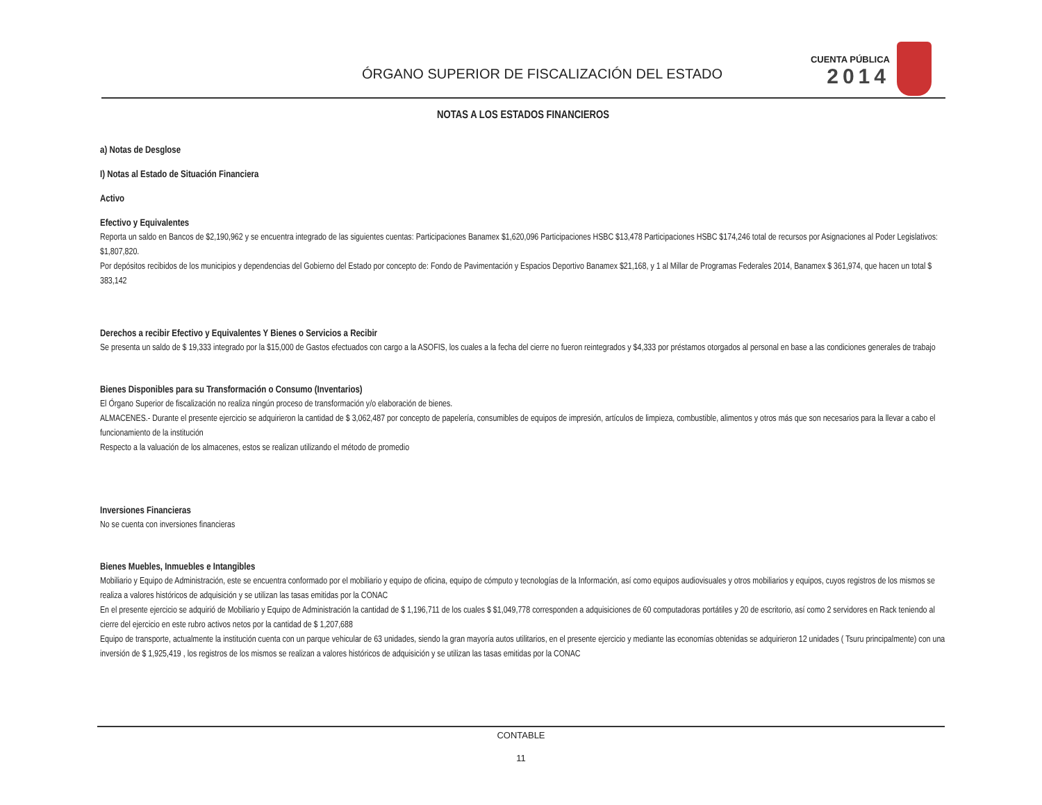ÓRGANO SUPERIOR DE FISCALIZACIÓN DEL ESTADO
CUENTA PÚBLICA
2014
NOTAS A LOS ESTADOS FINANCIEROS
a) Notas de Desglose
I) Notas al Estado de Situación Financiera
Activo
Efectivo y Equivalentes
Reporta un saldo en Bancos de $2,190,962 y se encuentra integrado de las siguientes cuentas: Participaciones Banamex $1,620,096 Participaciones HSBC $13,478 Participaciones HSBC $174,246 total de recursos por Asignaciones al Poder Legislativos: $1,807,820.
Por depósitos recibidos de los municipios y dependencias del Gobierno del Estado por concepto de: Fondo de Pavimentación y Espacios Deportivo Banamex $21,168, y 1 al Millar de Programas Federales 2014, Banamex $ 361,974, que hacen un total $ 383,142
Derechos a recibir Efectivo y Equivalentes Y Bienes o Servicios a Recibir
Se presenta un saldo de $ 19,333 integrado por la $15,000 de Gastos efectuados con cargo a la ASOFIS, los cuales a la fecha del cierre no fueron reintegrados y $4,333 por préstamos otorgados al personal en base a las condiciones generales de trabajo
Bienes Disponibles para su Transformación o Consumo (Inventarios)
El Órgano Superior de fiscalización no realiza ningún proceso de transformación y/o elaboración de bienes.
ALMACENES.- Durante el presente ejercicio se adquirieron la cantidad de $ 3,062,487 por concepto de papelería, consumibles de equipos de impresión, artículos de limpieza, combustible, alimentos y otros más que son necesarios para la llevar a cabo el funcionamiento de la institución
Respecto a la valuación de los almacenes, estos se realizan utilizando el método de promedio
Inversiones Financieras
No se cuenta con inversiones financieras
Bienes Muebles, Inmuebles e Intangibles
Mobiliario y Equipo de Administración, este se encuentra conformado por el mobiliario y equipo de oficina, equipo de cómputo y tecnologías de la Información, así como equipos audiovisuales y otros mobiliarios y equipos, cuyos registros de los mismos se realiza a valores históricos de adquisición y se utilizan las tasas emitidas por la CONAC
En el presente ejercicio se adquirió de Mobiliario y Equipo de Administración la cantidad de $ 1,196,711 de los cuales $ $1,049,778 corresponden a adquisiciones de 60 computadoras portátiles y 20 de escritorio, así como 2 servidores en Rack teniendo al cierre del ejercicio en este rubro activos netos por la cantidad de $ 1,207,688
Equipo de transporte, actualmente la institución cuenta con un parque vehicular de 63 unidades, siendo la gran mayoría autos utilitarios, en el presente ejercicio y mediante las economías obtenidas se adquirieron 12 unidades ( Tsuru principalmente) con una inversión de $ 1,925,419 , los registros de los mismos se realizan a valores históricos de adquisición y se utilizan las tasas emitidas por la CONAC
CONTABLE
11